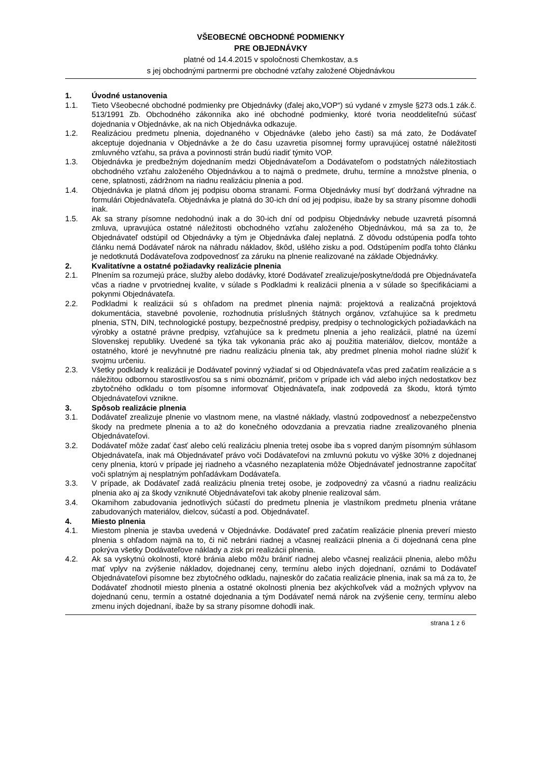VŠEOBECNÉ OBCHODNÉ PODMIENKY
PRE OBJEDNÁVKY
platné od 14.4.2015 v spoločnosti Chemkostav, a.s
s jej obchodnými partnermi pre obchodné vzťahy založené Objednávkou
1. Úvodné ustanovenia
1.1. Tieto Všeobecné obchodné podmienky pre Objednávky (ďalej ako„VOP“) sú vydané v zmysle §273 ods.1 zák.č. 513/1991 Zb. Obchodného zákonníka ako iné obchodné podmienky, ktoré tvoria neoddeliteľnú súčasť dojednania v Objednávke, ak na nich Objednávka odkazuje.
1.2. Realizáciou predmetu plnenia, dojednaného v Objednávke (alebo jeho časti) sa má zato, že Dodávateľ akceptuje dojednania v Objednávke a že do času uzavretia písomnej formy upravujúcej ostatné náležitosti zmluvného vzťahu, sa práva a povinnosti strán budú riadiť týmito VOP.
1.3. Objednávka je predbežným dojednaním medzi Objednávateľom a Dodávateľom o podstatných náležitostiach obchodného vzťahu založeného Objednávkou a to najmä o predmete, druhu, termíne a množstve plnenia, o cene, splatnosti, zádržnom na riadnu realizáciu plnenia a pod.
1.4. Objednávka je platná dňom jej podpisu oboma stranami. Forma Objednávky musí byť dodržaná výhradne na formulári Objednávateľa. Objednávka je platná do 30-ich dní od jej podpisu, ibaže by sa strany písomne dohodli inak.
1.5. Ak sa strany písomne nedohodnú inak a do 30-ich dní od podpisu Objednávky nebude uzavretá písomná zmluva, upravujúca ostatné náležitosti obchodného vzťahu založeného Objednávkou, má sa za to, že Objednávateľ odstúpil od Objednávky a tým je Objednávka ďalej neplatná. Z dôvodu odstúpenia podľa tohto článku nemá Dodávateľ nárok na náhradu nákladov, škôd, ušlého zisku a pod. Odstúpením podľa tohto článku je nedotknutá Dodávateľova zodpovednosť za záruku na plnenie realizované na základe Objednávky.
2. Kvalitatívne a ostatné požiadavky realizácie plnenia
2.1. Plnením sa rozumejú práce, služby alebo dodávky, ktoré Dodávateľ zrealizuje/poskytne/dodá pre Objednávateľa včas a riadne v prvotriednej kvalite, v súlade s Podkladmi k realizácii plnenia a v súlade so špecifikáciami a pokynmi Objednávateľa.
2.2. Podkladmi k realizácii sú s ohľadom na predmet plnenia najmä: projektová a realizačná projektová dokumentácia, stavebné povolenie, rozhodnutia príslušných štátnych orgánov, vzťahujúce sa k predmetu plnenia, STN, DIN, technologické postupy, bezpečnostné predpisy, predpisy o technologických požiadavkách na výrobky a ostatné právne predpisy, vzťahujúce sa k predmetu plnenia a jeho realizácii, platné na území Slovenskej republiky. Uvedené sa týka tak vykonania prác ako aj použitia materiálov, dielcov, montáže a ostatného, ktoré je nevyhnutné pre riadnu realizáciu plnenia tak, aby predmet plnenia mohol riadne slúžiť k svojmu určeniu.
2.3. Všetky podklady k realizácii je Dodávateľ povinný vyžiadať si od Objednávateľa včas pred začatím realizácie a s náležitou odbornou starostlivosťou sa s nimi oboznámiť, pričom v prípade ich vád alebo iných nedostatkov bez zbytočného odkladu o tom písomne informovať Objednávateľa, inak zodpovedá za škodu, ktorá týmto Objednávateľovi vznikne.
3. Spôsob realizácie plnenia
3.1. Dodávateľ zrealizuje plnenie vo vlastnom mene, na vlastné náklady, vlastnú zodpovednosť a nebezpečenstvo škody na predmete plnenia a to až do konečného odovzdania a prevzatia riadne zrealizovaného plnenia Objednávateľovi.
3.2. Dodávateľ môže zadať časť alebo celú realizáciu plnenia tretej osobe iba s vopred daným písomným súhlasom Objednávateľa, inak má Objednávateľ právo voči Dodávateľovi na zmluvnú pokutu vo výške 30% z dojednanej ceny plnenia, ktorú v prípade jej riadneho a včasného nezaplatenia môže Objednávateľ jednostranne započítať voči splatným aj nesplatným pohľadávkam Dodávateľa.
3.3. V prípade, ak Dodávateľ zadá realizáciu plnenia tretej osobe, je zodpovedný za včasnú a riadnu realizáciu plnenia ako aj za škody vzniknuté Objednávateľovi tak akoby plnenie realizoval sám.
3.4. Okamihom zabudovania jednotlivých súčastí do predmetu plnenia je vlastníkom predmetu plnenia vrátane zabudovaných materiálov, dielcov, súčastí a pod. Objednávateľ.
4. Miesto plnenia
4.1. Miestom plnenia je stavba uvedená v Objednávke. Dodávateľ pred začatím realizácie plnenia preverí miesto plnenia s ohľadom najmä na to, či nič nebráni riadnej a včasnej realizácii plnenia a či dojednaná cena plne pokrýva všetky Dodávateľove náklady a zisk pri realizácii plnenia.
4.2. Ak sa vyskytnú okolnosti, ktoré bránia alebo môžu brániť riadnej alebo včasnej realizácii plnenia, alebo môžu mať vplyv na zvýšenie nákladov, dojednanej ceny, termínu alebo iných dojednaní, oznámi to Dodávateľ Objednávateľovi písomne bez zbytočného odkladu, najneskôr do začatia realizácie plnenia, inak sa má za to, že Dodávateľ zhodnotil miesto plnenia a ostatné okolnosti plnenia bez akýchkoľvek vád a možných vplyvov na dojednanú cenu, termín a ostatné dojednania a tým Dodávateľ nemá nárok na zvýšenie ceny, termínu alebo zmenu iných dojednaní, ibaže by sa strany písomne dohodli inak.
strana 1 z 6